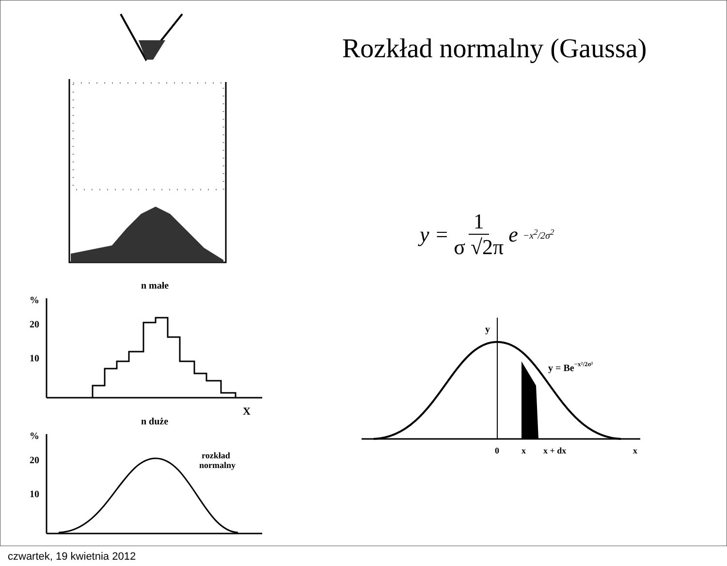n małe
%
20
10
X
n duże
%
20
10
rozkład
normalny
Rozkład normalny (Gaussa)
y = 1 σ √2π e<sup>−x<sup>2</sup>/2σ<sup>2</sup></sup>
y
y = Be−x²/2σ²
0
x
x + dx
x
czwartek, 19 kwietnia 2012